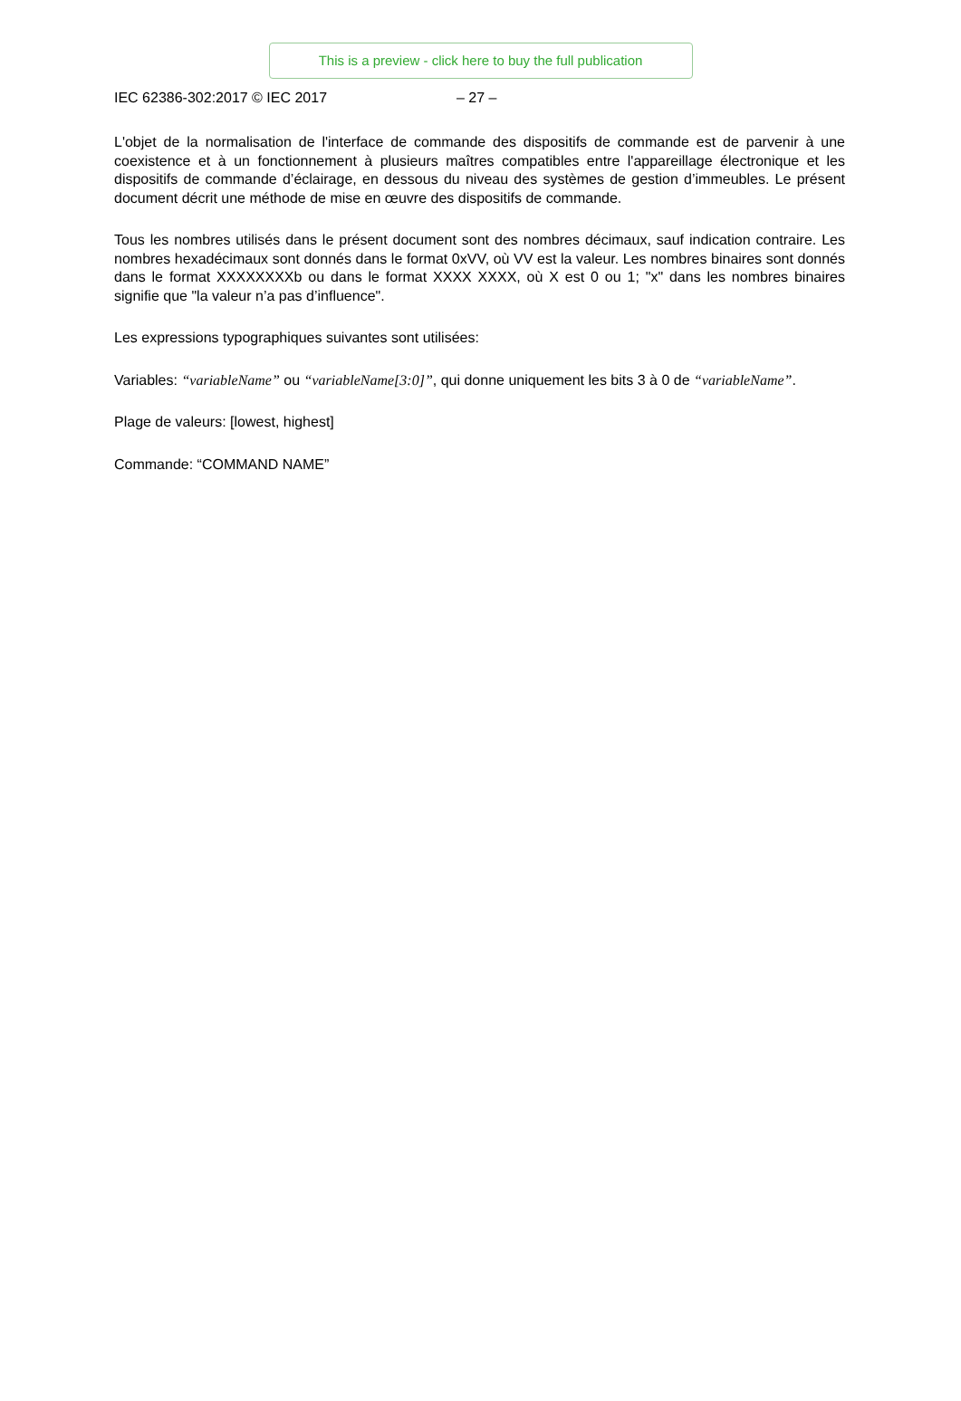This is a preview - click here to buy the full publication
IEC 62386-302:2017 © IEC 2017 – 27 –
L'objet de la normalisation de l'interface de commande des dispositifs de commande est de parvenir à une coexistence et à un fonctionnement à plusieurs maîtres compatibles entre l'appareillage électronique et les dispositifs de commande d’éclairage, en dessous du niveau des systèmes de gestion d’immeubles. Le présent document décrit une méthode de mise en œuvre des dispositifs de commande.
Tous les nombres utilisés dans le présent document sont des nombres décimaux, sauf indication contraire. Les nombres hexadécimaux sont donnés dans le format 0xVV, où VV est la valeur. Les nombres binaires sont donnés dans le format XXXXXXXXb ou dans le format XXXX XXXX, où X est 0 ou 1; "x" dans les nombres binaires signifie que "la valeur n’a pas d’influence".
Les expressions typographiques suivantes sont utilisées:
Variables: “variableName” ou “variableName[3:0]”, qui donne uniquement les bits 3 à 0 de “variableName”.
Plage de valeurs: [lowest, highest]
Commande: “COMMAND NAME”